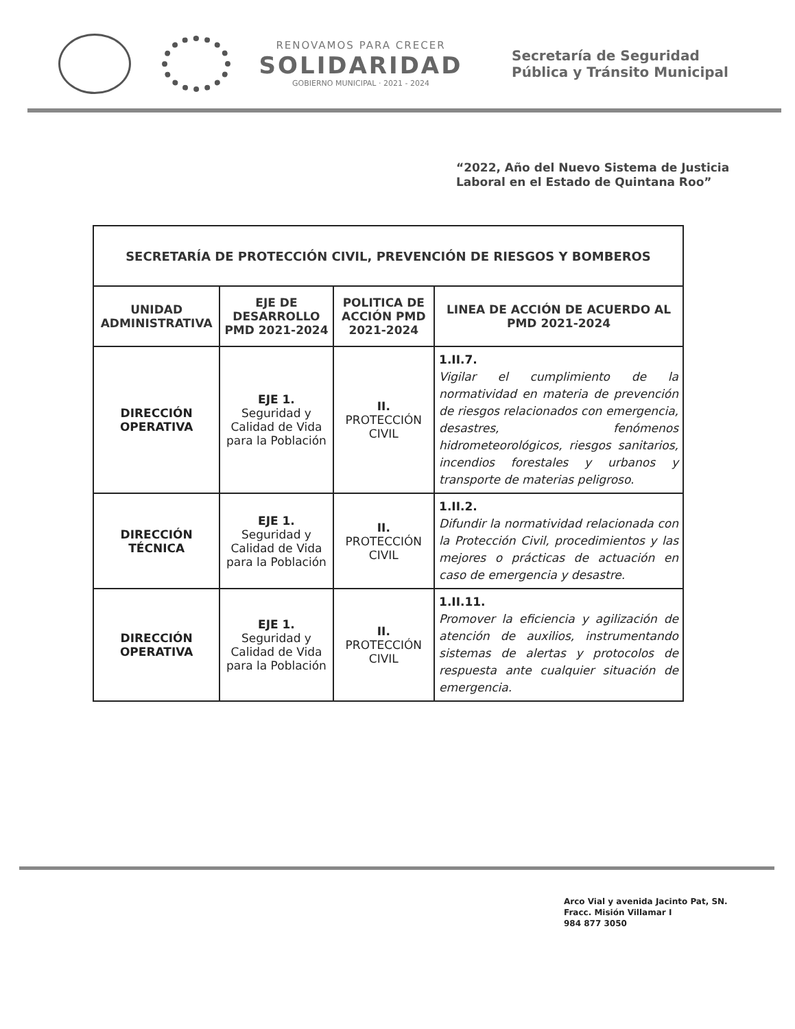RENOVAMOS PARA CRECER
SOLIDARIDAD
GOBIERNO MUNICIPAL · 2021 - 2024
Secretaría de Seguridad
Pública y Tránsito Municipal
“2022, Año del Nuevo Sistema de Justicia Laboral en el Estado de Quintana Roo”
| SECRETARÍA DE PROTECCIÓN CIVIL, PREVENCIÓN DE RIESGOS Y BOMBEROS | | | |
| --- | --- | --- | --- |
| UNIDAD ADMINISTRATIVA | EJE DE DESARROLLO PMD 2021-2024 | POLITICA DE ACCIÓN PMD 2021-2024 | LINEA DE ACCIÓN DE ACUERDO AL PMD 2021-2024 |
| DIRECCIÓN OPERATIVA | EJE 1. Seguridad y Calidad de Vida para la Población | II. PROTECCIÓN CIVIL | 1.II.7. Vigilar el cumplimiento de la normatividad en materia de prevención de riesgos relacionados con emergencia, desastres, fenómenos hidrometeorológicos, riesgos sanitarios, incendios forestales y urbanos y transporte de materias peligroso. |
| DIRECCIÓN TÉCNICA | EJE 1. Seguridad y Calidad de Vida para la Población | II. PROTECCIÓN CIVIL | 1.II.2. Difundir la normatividad relacionada con la Protección Civil, procedimientos y las mejores o prácticas de actuación en caso de emergencia y desastre. |
| DIRECCIÓN OPERATIVA | EJE 1. Seguridad y Calidad de Vida para la Población | II. PROTECCIÓN CIVIL | 1.II.11. Promover la eficiencia y agilización de atención de auxilios, instrumentando sistemas de alertas y protocolos de respuesta ante cualquier situación de emergencia. |
Arco Vial y avenida Jacinto Pat, SN.
Fracc. Misión Villamar I
984 877 3050